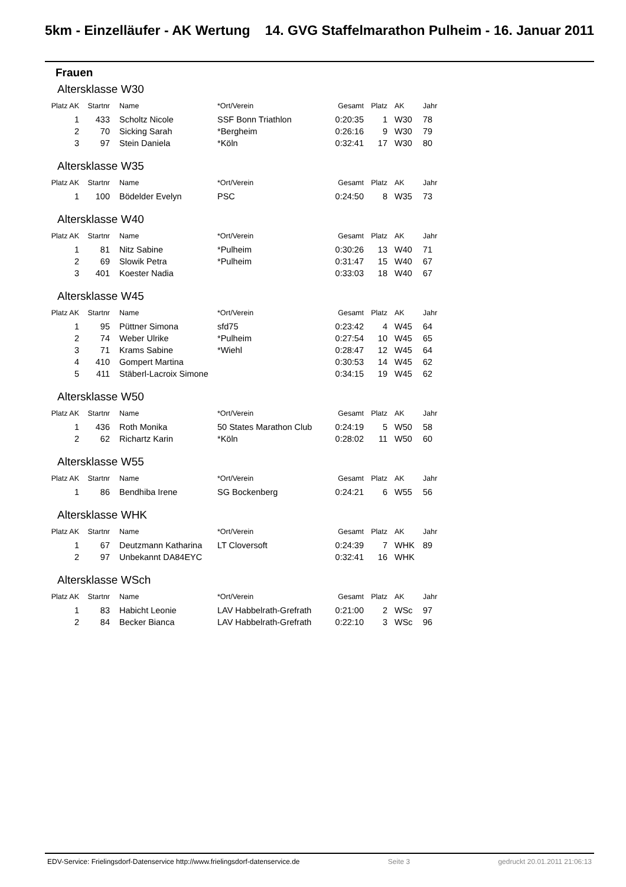5km - Einzelläufer - AK Wertung 14. GVG Staffelmarathon Pulheim - 16. Januar 2011
Frauen
Altersklasse W30
| Platz AK | Startnr | Name | *Ort/Verein | Gesamt | Platz | AK | Jahr |
| --- | --- | --- | --- | --- | --- | --- | --- |
| 1 | 433 | Scholtz Nicole | SSF Bonn Triathlon | 0:20:35 | 1 | W30 | 78 |
| 2 | 70 | Sicking Sarah | *Bergheim | 0:26:16 | 9 | W30 | 79 |
| 3 | 97 | Stein Daniela | *Köln | 0:32:41 | 17 | W30 | 80 |
Altersklasse W35
| Platz AK | Startnr | Name | *Ort/Verein | Gesamt | Platz | AK | Jahr |
| --- | --- | --- | --- | --- | --- | --- | --- |
| 1 | 100 | Bödelder Evelyn | PSC | 0:24:50 | 8 | W35 | 73 |
Altersklasse W40
| Platz AK | Startnr | Name | *Ort/Verein | Gesamt | Platz | AK | Jahr |
| --- | --- | --- | --- | --- | --- | --- | --- |
| 1 | 81 | Nitz Sabine | *Pulheim | 0:30:26 | 13 | W40 | 71 |
| 2 | 69 | Slowik Petra | *Pulheim | 0:31:47 | 15 | W40 | 67 |
| 3 | 401 | Koester Nadia | | 0:33:03 | 18 | W40 | 67 |
Altersklasse W45
| Platz AK | Startnr | Name | *Ort/Verein | Gesamt | Platz | AK | Jahr |
| --- | --- | --- | --- | --- | --- | --- | --- |
| 1 | 95 | Püttner Simona | sfd75 | 0:23:42 | 4 | W45 | 64 |
| 2 | 74 | Weber Ulrike | *Pulheim | 0:27:54 | 10 | W45 | 65 |
| 3 | 71 | Krams Sabine | *Wiehl | 0:28:47 | 12 | W45 | 64 |
| 4 | 410 | Gompert Martina | | 0:30:53 | 14 | W45 | 62 |
| 5 | 411 | Stäberl-Lacroix Simone | | 0:34:15 | 19 | W45 | 62 |
Altersklasse W50
| Platz AK | Startnr | Name | *Ort/Verein | Gesamt | Platz | AK | Jahr |
| --- | --- | --- | --- | --- | --- | --- | --- |
| 1 | 436 | Roth Monika | 50 States Marathon Club | 0:24:19 | 5 | W50 | 58 |
| 2 | 62 | Richartz Karin | *Köln | 0:28:02 | 11 | W50 | 60 |
Altersklasse W55
| Platz AK | Startnr | Name | *Ort/Verein | Gesamt | Platz | AK | Jahr |
| --- | --- | --- | --- | --- | --- | --- | --- |
| 1 | 86 | Bendhiba Irene | SG Bockenberg | 0:24:21 | 6 | W55 | 56 |
Altersklasse WHK
| Platz AK | Startnr | Name | *Ort/Verein | Gesamt | Platz | AK | Jahr |
| --- | --- | --- | --- | --- | --- | --- | --- |
| 1 | 67 | Deutzmann Katharina | LT Cloversoft | 0:24:39 | 7 | WHK | 89 |
| 2 | 97 | Unbekannt DA84EYC | | 0:32:41 | 16 | WHK | |
Altersklasse WSch
| Platz AK | Startnr | Name | *Ort/Verein | Gesamt | Platz | AK | Jahr |
| --- | --- | --- | --- | --- | --- | --- | --- |
| 1 | 83 | Habicht Leonie | LAV Habbelrath-Grefrath | 0:21:00 | 2 | WSc | 97 |
| 2 | 84 | Becker Bianca | LAV Habbelrath-Grefrath | 0:22:10 | 3 | WSc | 96 |
EDV-Service: Frielingsdorf-Datenservice http://www.frielingsdorf-datenservice.de Seite 3 gedruckt 20.01.2011 21:06:13